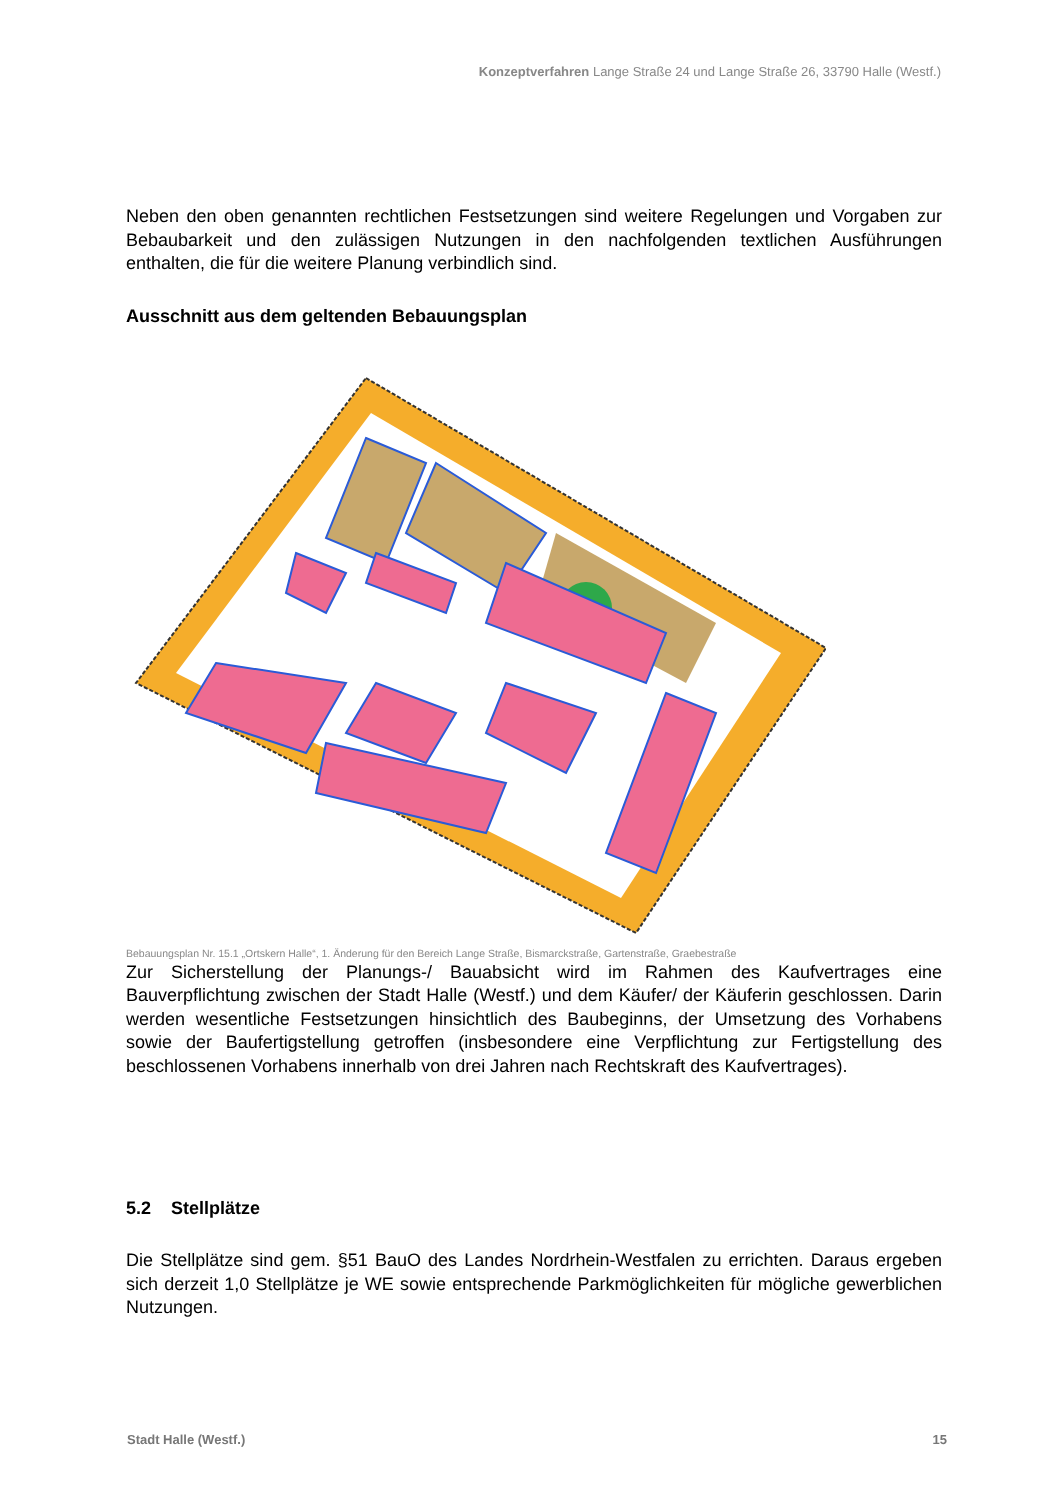Konzeptverfahren Lange Straße 24 und Lange Straße 26, 33790 Halle (Westf.)
Neben den oben genannten rechtlichen Festsetzungen sind weitere Regelungen und Vorgaben zur Bebaubarkeit und den zulässigen Nutzungen in den nachfolgenden textlichen Ausführungen enthalten, die für die weitere Planung verbindlich sind.
Ausschnitt aus dem geltenden Bebauungsplan
Bebauungsplan Nr. 15.1 „Ortskern Halle“, 1. Änderung für den Bereich Lange Straße, Bismarckstraße, Gartenstraße, Graebestraße
Zur Sicherstellung der Planungs-/ Bauabsicht wird im Rahmen des Kaufvertrages eine Bauverpflichtung zwischen der Stadt Halle (Westf.) und dem Käufer/ der Käuferin geschlossen. Darin werden wesentliche Festsetzungen hinsichtlich des Baubeginns, der Umsetzung des Vorhabens sowie der Baufertigstellung getroffen (insbesondere eine Verpflichtung zur Fertigstellung des beschlossenen Vorhabens innerhalb von drei Jahren nach Rechtskraft des Kaufvertrages).
5.2 Stellplätze
Die Stellplätze sind gem. §51 BauO des Landes Nordrhein-Westfalen zu errichten. Daraus ergeben sich derzeit 1,0 Stellplätze je WE sowie entsprechende Parkmöglichkeiten für mögliche gewerblichen Nutzungen.
Stadt Halle (Westf.) 15